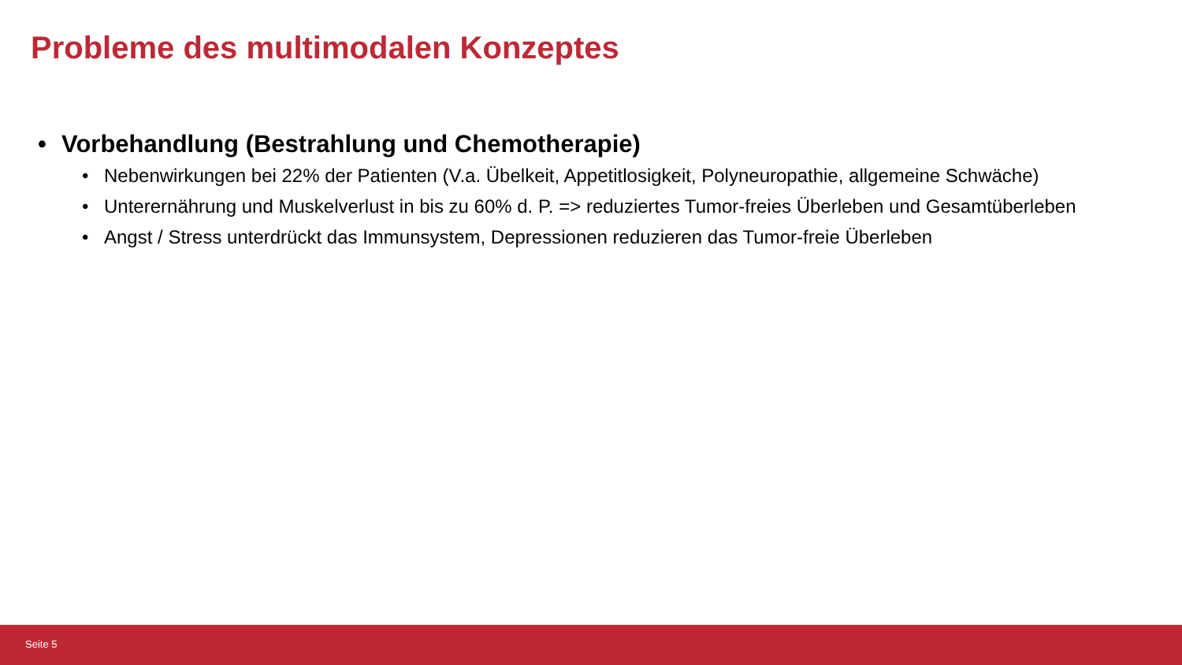Probleme des multimodalen Konzeptes
• Vorbehandlung (Bestrahlung und Chemotherapie)
• Nebenwirkungen bei 22% der Patienten (V.a. Übelkeit, Appetitlosigkeit, Polyneuropathie, allgemeine Schwäche)
• Unterernährung und Muskelverlust in bis zu 60% d. P. => reduziertes Tumor-freies Überleben und Gesamtüberleben
• Angst / Stress unterdrückt das Immunsystem, Depressionen reduzieren das Tumor-freie Überleben
Seite 5